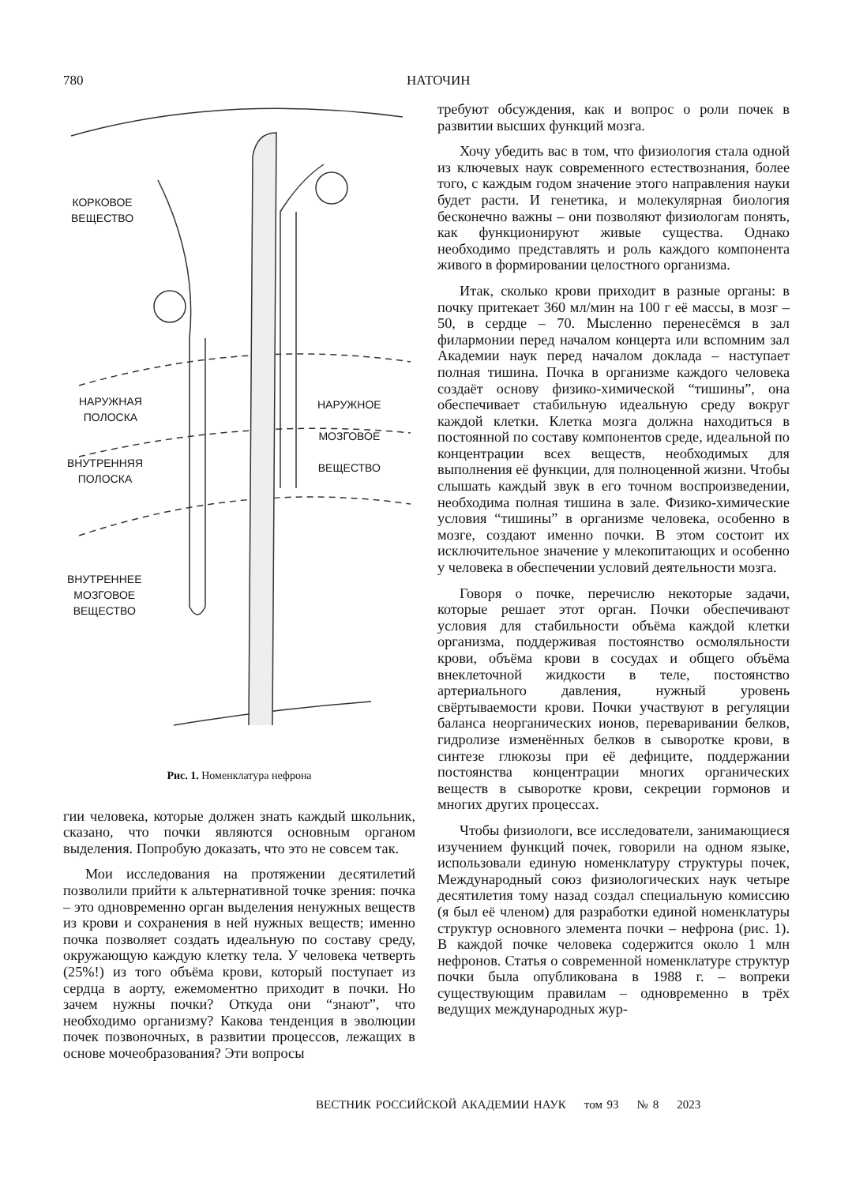780 НАТОЧИН
КОРКОВОЕ
ВЕЩЕСТВО
НАРУЖНАЯ
ПОЛОСКА
ВНУТРЕННЯЯ
ПОЛОСКА
ВНУТРЕННЕЕ
МОЗГОВОЕ
ВЕЩЕСТВО
НАРУЖНОЕ
МОЗГОВОЕ
ВЕЩЕСТВО
Рис. 1. Номенклатура нефрона
гии человека, которые должен знать каждый школьник, сказано, что почки являются основным органом выделения. Попробую доказать, что это не совсем так.
Мои исследования на протяжении десятилетий позволили прийти к альтернативной точке зрения: почка – это одновременно орган выделения ненужных веществ из крови и сохранения в ней нужных веществ; именно почка позволяет создать идеальную по составу среду, окружающую каждую клетку тела. У человека четверть (25%!) из того объёма крови, который поступает из сердца в аорту, ежемоментно приходит в почки. Но зачем нужны почки? Откуда они “знают”, что необходимо организму? Какова тенденция в эволюции почек позвоночных, в развитии процессов, лежащих в основе мочеобразования? Эти вопросы
требуют обсуждения, как и вопрос о роли почек в развитии высших функций мозга.
Хочу убедить вас в том, что физиология стала одной из ключевых наук современного естествознания, более того, с каждым годом значение этого направления науки будет расти. И генетика, и молекулярная биология бесконечно важны – они позволяют физиологам понять, как функционируют живые существа. Однако необходимо представлять и роль каждого компонента живого в формировании целостного организма.
Итак, сколько крови приходит в разные органы: в почку притекает 360 мл/мин на 100 г её массы, в мозг – 50, в сердце – 70. Мысленно перенесёмся в зал филармонии перед началом концерта или вспомним зал Академии наук перед началом доклада – наступает полная тишина. Почка в организме каждого человека создаёт основу физико-химической “тишины”, она обеспечивает стабильную идеальную среду вокруг каждой клетки. Клетка мозга должна находиться в постоянной по составу компонентов среде, идеальной по концентрации всех веществ, необходимых для выполнения её функции, для полноценной жизни. Чтобы слышать каждый звук в его точном воспроизведении, необходима полная тишина в зале. Физико-химические условия “тишины” в организме человека, особенно в мозге, создают именно почки. В этом состоит их исключительное значение у млекопитающих и особенно у человека в обеспечении условий деятельности мозга.
Говоря о почке, перечислю некоторые задачи, которые решает этот орган. Почки обеспечивают условия для стабильности объёма каждой клетки организма, поддерживая постоянство осмоляльности крови, объёма крови в сосудах и общего объёма внеклеточной жидкости в теле, постоянство артериального давления, нужный уровень свёртываемости крови. Почки участвуют в регуляции баланса неорганических ионов, переваривании белков, гидролизе изменённых белков в сыворотке крови, в синтезе глюкозы при её дефиците, поддержании постоянства концентрации многих органических веществ в сыворотке крови, секреции гормонов и многих других процессах.
Чтобы физиологи, все исследователи, занимающиеся изучением функций почек, говорили на одном языке, использовали единую номенклатуру структуры почек, Международный союз физиологических наук четыре десятилетия тому назад создал специальную комиссию (я был её членом) для разработки единой номенклатуры структур основного элемента почки – нефрона (рис. 1). В каждой почке человека содержится около 1 млн нефронов. Статья о современной номенклатуре структур почки была опубликована в 1988 г. – вопреки существующим правилам – одновременно в трёх ведущих международных жур-
ВЕСТНИК РОССИЙСКОЙ АКАДЕМИИ НАУК том 93 № 8 2023